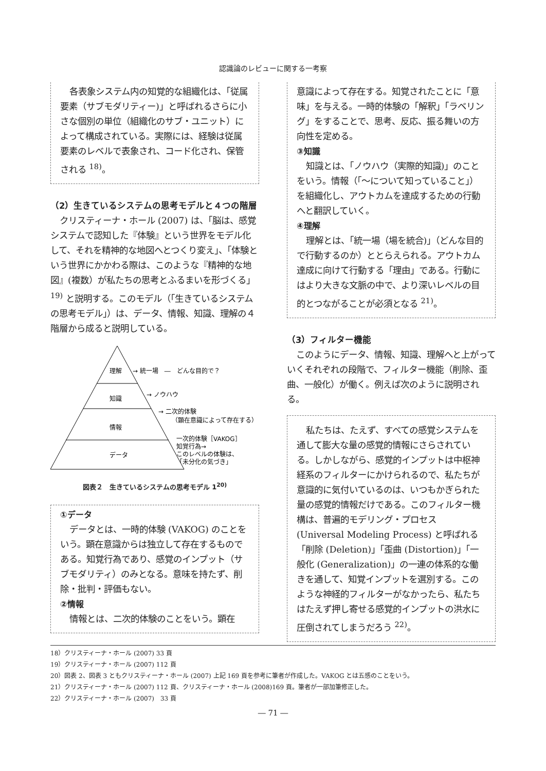認識論のレビューに関する一考察
各表象システム内の知覚的な組織化は、「従属要素（サブモダリティー)」と呼ばれるさらに小さな個別の単位（組織化のサブ・ユニット）によって構成されている。実際には、経験は従属要素のレベルで表象され、コード化され、保管される <sup>18)</sup>。
（2）生きているシステムの思考モデルと４つの階層
クリスティーナ・ホール (2007) は、「脳は、感覚システムで認知した『体験』という世界をモデル化して、それを精神的な地図へとつくり変え」、「体験という世界にかかわる際は、このような『精神的な地図』(複数）が私たちの思考とふるまいを形づくる」<sup>19)</sup> と説明する。このモデル（「生きているシステムの思考モデル」）は、データ、情報、知識、理解の４階層から成ると説明している。
理解
知識
情報
データ
→ 統一場　―　どんな目的で？
→ ノウハウ
→ 二次的体験
（顕在意識によって存在する）
一次的体験［VAKOG］
知覚行為→
このレベルの体験は、
「未分化の気づき」
図表２　生きているシステムの思考モデル 1<sup>20)</sup>
①データ
データとは、一時的体験 (VAKOG) のことをいう。顕在意識からは独立して存在するものである。知覚行為であり、感覚のインプット（サブモダリティ）のみとなる。意味を持たず、削除・批判・評価もない。
②情報
情報とは、二次的体験のことをいう。顕在
意識によって存在する。知覚されたことに「意味」を与える。一時的体験の「解釈」「ラベリング」をすることで、思考、反応、振る舞いの方向性を定める。
③知識
知識とは、「ノウハウ（実際的知識)」のことをいう。情報（「～について知っていること」）を組織化し、アウトカムを達成するための行動へと翻訳していく。
④理解
理解とは、「統一場（場を統合)」（どんな目的で行動するのか）ととらえられる。アウトカム達成に向けて行動する「理由」である。行動にはより大きな文脈の中で、より深いレベルの目的とつながることが必須となる <sup>21)</sup>。
（3）フィルター機能
このようにデータ、情報、知識、理解へと上がっていくそれぞれの段階で、フィルター機能（削除、歪曲、一般化）が働く。例えば次のように説明される。
私たちは、たえず、すべての感覚システムを通して膨大な量の感覚的情報にさらされている。しかしながら、感覚的インプットは中枢神経系のフィルターにかけられるので、私たちが意識的に気付いているのは、いつもかぎられた量の感覚的情報だけである。このフィルター機構は、普遍的モデリング・プロセス (Universal Modeling Process) と呼ばれる「削除 (Deletion)」「歪曲 (Distortion)」「一般化 (Generalization)」の一連の体系的な働きを通して、知覚インプットを選別する。このような神経的フィルターがなかったら、私たちはたえず押し寄せる感覚的インプットの洪水に圧倒されてしまうだろう <sup>22)</sup>。
18）クリスティーナ・ホール (2007) 33 頁
19）クリスティーナ・ホール (2007) 112 頁
20）図表 2、図表 3 ともクリスティーナ・ホール (2007) 上記 169 頁を参考に筆者が作成した。VAKOG とは五感のことをいう。
21）クリスティーナ・ホール (2007) 112 頁、クリスティーナ・ホール (2008)169 頁。筆者が一部加筆修正した。
22）クリスティーナ・ホール (2007)　33 頁
― 71 ―